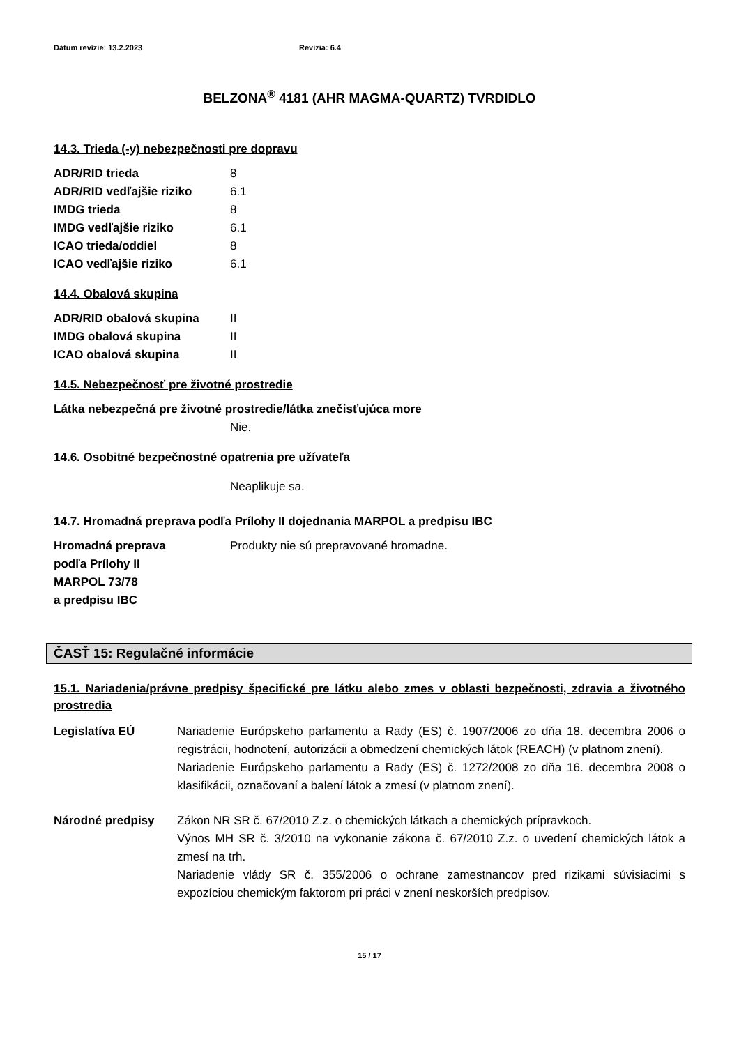Dátum revízie: 13.2.2023 Revízia: 6.4
BELZONA<sup>®</sup> 4181 (AHR MAGMA-QUARTZ) TVRDIDLO
14.3. Trieda (-y) nebezpečnosti pre dopravu
ADR/RID trieda 8
ADR/RID vedľajšie riziko 6.1
IMDG trieda 8
IMDG vedľajšie riziko 6.1
ICAO trieda/oddiel 8
ICAO vedľajšie riziko 6.1
14.4. Obalová skupina
ADR/RID obalová skupina II
IMDG obalová skupina II
ICAO obalová skupina II
14.5. Nebezpečnosť pre životné prostredie
Látka nebezpečná pre životné prostredie/látka znečisťujúca more
Nie.
14.6. Osobitné bezpečnostné opatrenia pre užívateľa
Neaplikuje sa.
14.7. Hromadná preprava podľa Prílohy II dojednania MARPOL a predpisu IBC
Hromadná preprava
podľa Prílohy II
MARPOL 73/78
a predpisu IBC Produkty nie sú prepravované hromadne.
ČASŤ 15: Regulačné informácie
15.1. Nariadenia/právne predpisy špecifické pre látku alebo zmes v oblasti bezpečnosti, zdravia a životného prostredia
Legislatíva EÚ Nariadenie Európskeho parlamentu a Rady (ES) č. 1907/2006 zo dňa 18. decembra 2006 o registrácii, hodnotení, autorizácii a obmedzení chemických látok (REACH) (v platnom znení).
Nariadenie Európskeho parlamentu a Rady (ES) č. 1272/2008 zo dňa 16. decembra 2008 o klasifikácii, označovaní a balení látok a zmesí (v platnom znení).
Národné predpisy Zákon NR SR č. 67/2010 Z.z. o chemických látkach a chemických prípravkoch.
Výnos MH SR č. 3/2010 na vykonanie zákona č. 67/2010 Z.z. o uvedení chemických látok a zmesí na trh.
Nariadenie vlády SR č. 355/2006 o ochrane zamestnancov pred rizikami súvisiacimi s expozíciou chemickým faktorom pri práci v znení neskorších predpisov.
15 / 17